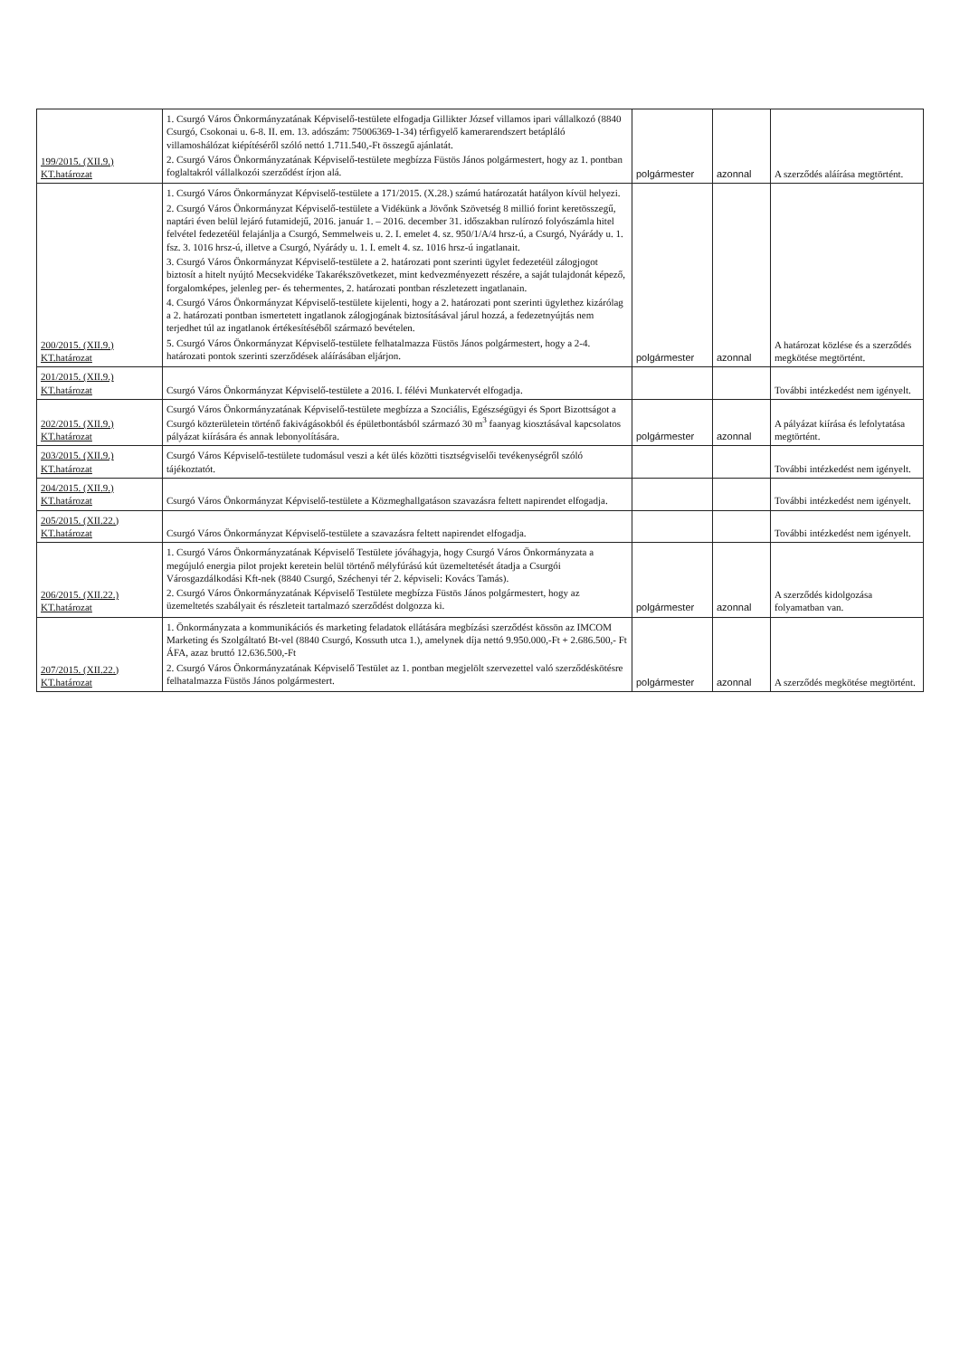| 199/2015. (XII.9.) KT.határozat | 1. Csurgó Város Önkormányzatának Képviselő-testülete elfogadja Gillikter József villamos ipari vállalkozó (8840 Csurgó, Csokonai u. 6-8. II. em. 13. adószám: 75006369-1-34) térfigyelő kamerarendszert betápláló villamoshálózat kiépítéséről szóló nettó 1.711.540,-Ft összegű ajánlatát. 2. Csurgó Város Önkormányzatának Képviselő-testülete megbízza Füstös János polgármestert, hogy az 1. pontban foglaltakról vállalkozói szerződést írjon alá. | polgármester | azonnal | A szerződés aláírása megtörtént. |
| 200/2015. (XII.9.) KT.határozat | 1. Csurgó Város Önkormányzat Képviselő-testülete a 171/2015. (X.28.) számú határozatát hatályon kívül helyezi. 2. Csurgó Város Önkormányzat Képviselő-testülete a Vidékünk a Jövőnk Szövetség 8 millió forint keretösszegű, naptári éven belül lejáró futamidejű, 2016. január 1. – 2016. december 31. időszakban rulírozó folyószámla hitel felvétel fedezetéül felajánlja a Csurgó, Semmelweis u. 2. I. emelet 4. sz. 950/1/A/4 hrsz-ú, a Csurgó, Nyárády u. 1. fsz. 3. 1016 hrsz-ú, illetve a Csurgó, Nyárády u. 1. I. emelt 4. sz. 1016 hrsz-ú ingatlanait. 3. Csurgó Város Önkormányzat Képviselő-testülete a 2. határozati pont szerinti ügylet fedezetéül zálogjogot biztosít a hitelt nyújtó Mecsekvidéke Takarékszövetkezet, mint kedvezményezett részére, a saját tulajdonát képező, forgalomképes, jelenleg per- és tehermentes, 2. határozati pontban részletezett ingatlanain. 4. Csurgó Város Önkormányzat Képviselő-testülete kijelenti, hogy a 2. határozati pont szerinti ügylethez kizárólag a 2. határozati pontban ismertetett ingatlanok zálogjogának biztosításával járul hozzá, a fedezetnyújtás nem terjedhet túl az ingatlanok értékesítéséből származó bevételen. 5. Csurgó Város Önkormányzat Képviselő-testülete felhatalmazza Füstös János polgármestert, hogy a 2-4. határozati pontok szerinti szerződések aláírásában eljárjon. | polgármester | azonnal | A határozat közlése és a szerződés megkötése megtörtént. |
| 201/2015. (XII.9.) KT.határozat | Csurgó Város Önkormányzat Képviselő-testülete a 2016. I. félévi Munkatervét elfogadja. | | | További intézkedést nem igényelt. |
| 202/2015. (XII.9.) KT.határozat | Csurgó Város Önkormányzatának Képviselő-testülete megbízza a Szociális, Egészségügyi és Sport Bizottságot a Csurgó közterületein történő fakivágásokból és épületbontásból származó 30 m<sup>3</sup> faanyag kiosztásával kapcsolatos pályázat kiírására és annak lebonyolítására. | polgármester | azonnal | A pályázat kiírása és lefolytatása megtörtént. |
| 203/2015. (XII.9.) KT.határozat | Csurgó Város Képviselő-testülete tudomásul veszi a két ülés közötti tisztségviselői tevékenységről szóló tájékoztatót. | | | További intézkedést nem igényelt. |
| 204/2015. (XII.9.) KT.határozat | Csurgó Város Önkormányzat Képviselő-testülete a Közmeghallgatáson szavazásra feltett napirendet elfogadja. | | | További intézkedést nem igényelt. |
| 205/2015. (XII.22.) KT.határozat | Csurgó Város Önkormányzat Képviselő-testülete a szavazásra feltett napirendet elfogadja. | | | További intézkedést nem igényelt. |
| 206/2015. (XII.22.) KT.határozat | 1. Csurgó Város Önkormányzatának Képviselő Testülete jóváhagyja, hogy Csurgó Város Önkormányzata a megújuló energia pilot projekt keretein belül történő mélyfúrású kút üzemeltetését átadja a Csurgói Városgazdálkodási Kft-nek (8840 Csurgó, Széchenyi tér 2. képviseli: Kovács Tamás). 2. Csurgó Város Önkormányzatának Képviselő Testülete megbízza Füstös János polgármestert, hogy az üzemeltetés szabályait és részleteit tartalmazó szerződést dolgozza ki. | polgármester | azonnal | A szerződés kidolgozása folyamatban van. |
| 207/2015. (XII.22.) KT.határozat | 1. Önkormányzata a kommunikációs és marketing feladatok ellátására megbízási szerződést kössön az IMCOM Marketing és Szolgáltató Bt-vel (8840 Csurgó, Kossuth utca 1.), amelynek díja nettó 9.950.000,-Ft + 2.686.500,- Ft ÁFA, azaz bruttó 12.636.500,-Ft 2. Csurgó Város Önkormányzatának Képviselő Testület az 1. pontban megjelölt szervezettel való szerződéskötésre felhatalmazza Füstös János polgármestert. | polgármester | azonnal | A szerződés megkötése megtörtént. |